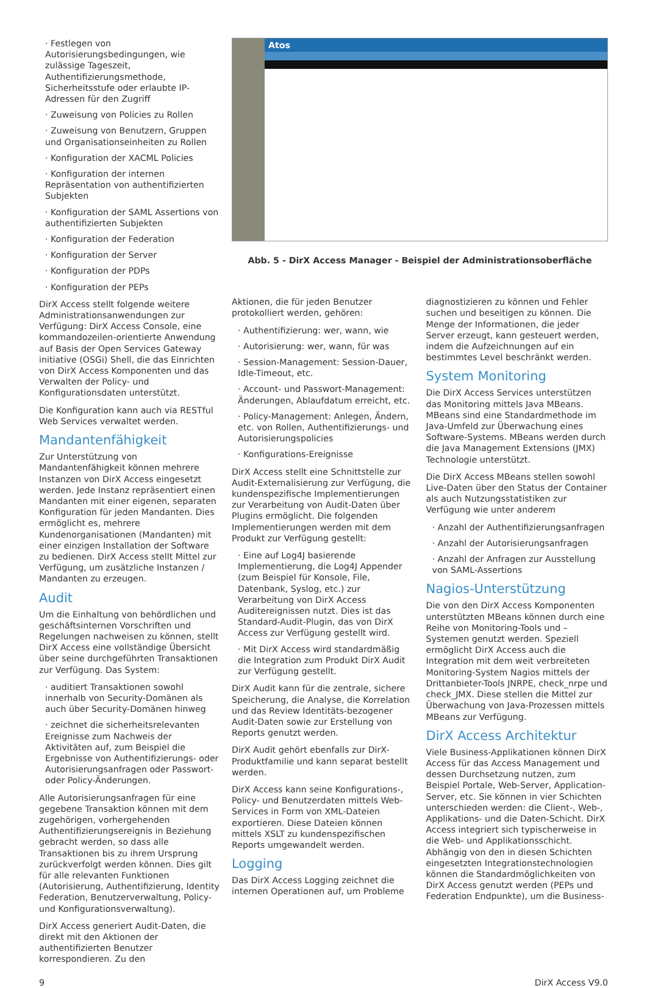· Festlegen von Autorisierungsbedingungen, wie zulässige Tageszeit, Authentifizierungsmethode, Sicherheitsstufe oder erlaubte IP- Adressen für den Zugriff
· Zuweisung von Policies zu Rollen
· Zuweisung von Benutzern, Gruppen und Organisationseinheiten zu Rollen
· Konfiguration der XACML Policies
· Konfiguration der internen Repräsentation von authentifizierten Subjekten
· Konfiguration der SAML Assertions von authentifizierten Subjekten
· Konfiguration der Federation
· Konfiguration der Server
· Konfiguration der PDPs
· Konfiguration der PEPs
DirX Access stellt folgende weitere Administrationsanwendungen zur Verfügung: DirX Access Console, eine kommandozeilen-orientierte Anwendung auf Basis der Open Services Gateway initiative (OSGi) Shell, die das Einrichten von DirX Access Komponenten und das Verwalten der Policy- und Konfigurationsdaten unterstützt.
Die Konfiguration kann auch via RESTful Web Services verwaltet werden.
Mandantenfähigkeit
Zur Unterstützung von Mandantenfähigkeit können mehrere Instanzen von DirX Access eingesetzt werden. Jede Instanz repräsentiert einen Mandanten mit einer eigenen, separaten Konfiguration für jeden Mandanten. Dies ermöglicht es, mehrere Kundenorganisationen (Mandanten) mit einer einzigen Installation der Software zu bedienen. DirX Access stellt Mittel zur Verfügung, um zusätzliche Instanzen / Mandanten zu erzeugen.
Audit
Um die Einhaltung von behördlichen und geschäftsinternen Vorschriften und Regelungen nachweisen zu können, stellt DirX Access eine vollständige Übersicht über seine durchgeführten Transaktionen zur Verfügung. Das System:
· auditiert Transaktionen sowohl innerhalb von Security-Domänen als auch über Security-Domänen hinweg
· zeichnet die sicherheitsrelevanten Ereignisse zum Nachweis der Aktivitäten auf, zum Beispiel die Ergebnisse von Authentifizierungs- oder Autorisierungsanfragen oder Passwort- oder Policy-Änderungen.
Alle Autorisierungsanfragen für eine gegebene Transaktion können mit dem zugehörigen, vorhergehenden Authentifizierungsereignis in Beziehung gebracht werden, so dass alle Transaktionen bis zu ihrem Ursprung zurückverfolgt werden können. Dies gilt für alle relevanten Funktionen (Autorisierung, Authentifizierung, Identity Federation, Benutzerverwaltung, Policy- und Konfigurationsverwaltung).
DirX Access generiert Audit-Daten, die direkt mit den Aktionen der authentifizierten Benutzer korrespondieren. Zu den
Atos
Abb. 5 - DirX Access Manager - Beispiel der Administrationsoberfläche
Aktionen, die für jeden Benutzer protokolliert werden, gehören:
· Authentifizierung: wer, wann, wie
· Autorisierung: wer, wann, für was
· Session-Management: Session-Dauer, Idle-Timeout, etc.
· Account- und Passwort-Management: Änderungen, Ablaufdatum erreicht, etc.
· Policy-Management: Anlegen, Ändern, etc. von Rollen, Authentifizierungs- und Autorisierungspolicies
· Konfigurations-Ereignisse
DirX Access stellt eine Schnittstelle zur Audit-Externalisierung zur Verfügung, die kundenspezifische Implementierungen zur Verarbeitung von Audit-Daten über Plugins ermöglicht. Die folgenden Implementierungen werden mit dem Produkt zur Verfügung gestellt:
· Eine auf Log4J basierende Implementierung, die Log4J Appender (zum Beispiel für Konsole, File, Datenbank, Syslog, etc.) zur Verarbeitung von DirX Access Auditereignissen nutzt. Dies ist das Standard-Audit-Plugin, das von DirX Access zur Verfügung gestellt wird.
· Mit DirX Access wird standardmäßig die Integration zum Produkt DirX Audit zur Verfügung gestellt.
DirX Audit kann für die zentrale, sichere Speicherung, die Analyse, die Korrelation und das Review Identitäts-bezogener Audit-Daten sowie zur Erstellung von Reports genutzt werden.
DirX Audit gehört ebenfalls zur DirX-Produktfamilie und kann separat bestellt werden.
DirX Access kann seine Konfigurations-, Policy- und Benutzerdaten mittels Web-Services in Form von XML-Dateien exportieren. Diese Dateien können mittels XSLT zu kundenspezifischen Reports umgewandelt werden.
Logging
Das DirX Access Logging zeichnet die internen Operationen auf, um Probleme
diagnostizieren zu können und Fehler suchen und beseitigen zu können. Die Menge der Informationen, die jeder Server erzeugt, kann gesteuert werden, indem die Aufzeichnungen auf ein bestimmtes Level beschränkt werden.
System Monitoring
Die DirX Access Services unterstützen das Monitoring mittels Java MBeans. MBeans sind eine Standardmethode im Java-Umfeld zur Überwachung eines Software-Systems. MBeans werden durch die Java Management Extensions (JMX) Technologie unterstützt.
Die DirX Access MBeans stellen sowohl Live-Daten über den Status der Container als auch Nutzungsstatistiken zur Verfügung wie unter anderem
· Anzahl der Authentifizierungsanfragen
· Anzahl der Autorisierungsanfragen
· Anzahl der Anfragen zur Ausstellung von SAML-Assertions
Nagios-Unterstützung
Die von den DirX Access Komponenten unterstützten MBeans können durch eine Reihe von Monitoring-Tools und –Systemen genutzt werden. Speziell ermöglicht DirX Access auch die Integration mit dem weit verbreiteten Monitoring-System Nagios mittels der Drittanbieter-Tools JNRPE, check_nrpe und check_JMX. Diese stellen die Mittel zur Überwachung von Java-Prozessen mittels MBeans zur Verfügung.
DirX Access Architektur
Viele Business-Applikationen können DirX Access für das Access Management und dessen Durchsetzung nutzen, zum Beispiel Portale, Web-Server, Application-Server, etc. Sie können in vier Schichten unterschieden werden: die Client-, Web-, Applikations- und die Daten-Schicht. DirX Access integriert sich typischerweise in die Web- und Applikationsschicht. Abhängig von den in diesen Schichten eingesetzten Integrationstechnologien können die Standardmöglichkeiten von DirX Access genutzt werden (PEPs und Federation Endpunkte), um die Business-
9 DirX Access V9.0